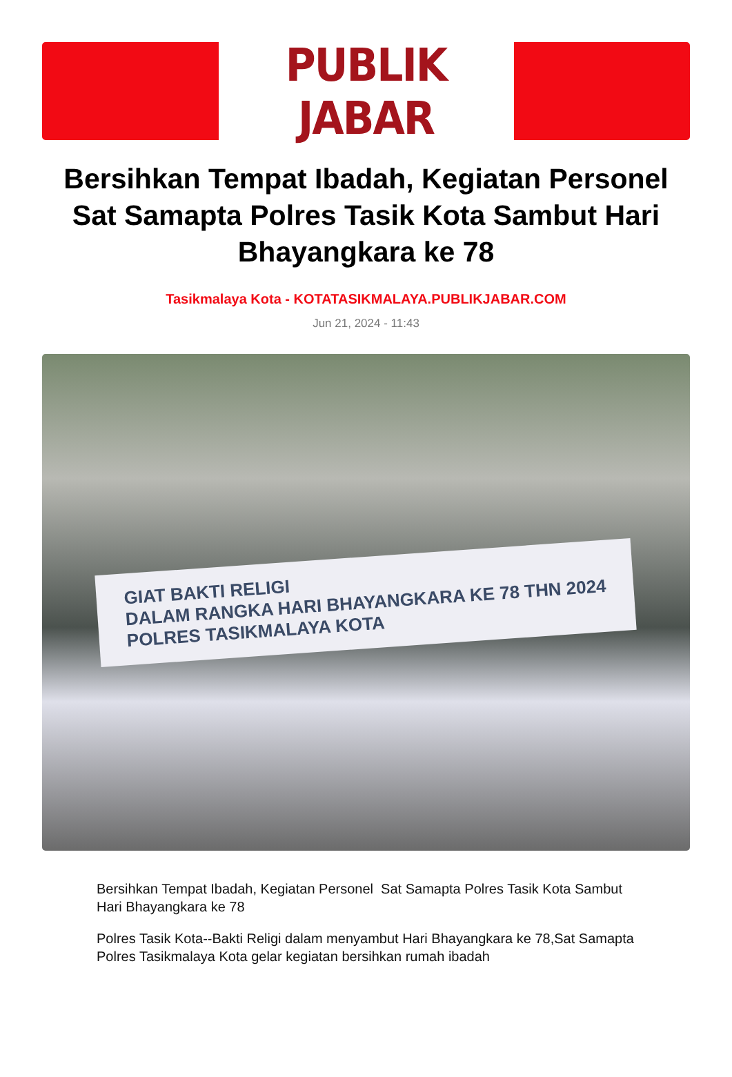PUBLIK JABAR
Bersihkan Tempat Ibadah, Kegiatan Personel Sat Samapta Polres Tasik Kota Sambut Hari Bhayangkara ke 78
Tasikmalaya Kota - KOTATASIKMALAYA.PUBLIKJABAR.COM
Jun 21, 2024 - 11:43
GIAT BAKTI RELIGI
DALAM RANGKA HARI BHAYANGKARA KE 78 THN 2024
POLRES TASIKMALAYA KOTA
Bersihkan Tempat Ibadah, Kegiatan Personel Sat Samapta Polres Tasik Kota Sambut Hari Bhayangkara ke 78
Polres Tasik Kota--Bakti Religi dalam menyambut Hari Bhayangkara ke 78,Sat Samapta Polres Tasikmalaya Kota gelar kegiatan bersihkan rumah ibadah